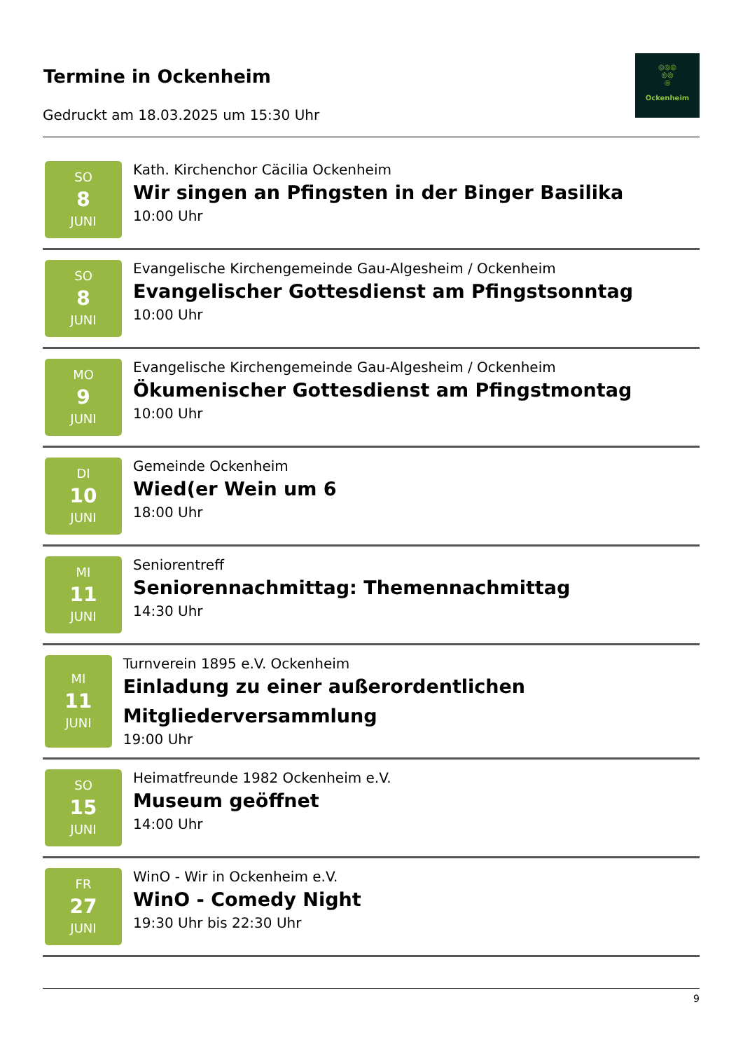Termine in Ockenheim
Gedruckt am 18.03.2025 um 15:30 Uhr
◎◎◎
◎◎
◎
Ockenheim
SO
8
JUNI
Kath. Kirchenchor Cäcilia Ockenheim
Wir singen an Pfingsten in der Binger Basilika
10:00 Uhr
SO
8
JUNI
Evangelische Kirchengemeinde Gau-Algesheim / Ockenheim
Evangelischer Gottesdienst am Pfingstsonntag
10:00 Uhr
MO
9
JUNI
Evangelische Kirchengemeinde Gau-Algesheim / Ockenheim
Ökumenischer Gottesdienst am Pfingstmontag
10:00 Uhr
DI
10
JUNI
Gemeinde Ockenheim
Wied(er Wein um 6
18:00 Uhr
MI
11
JUNI
Seniorentreff
Seniorennachmittag: Themennachmittag
14:30 Uhr
MI
11
JUNI
Turnverein 1895 e.V. Ockenheim
Einladung zu einer außerordentlichen Mitgliederversammlung
19:00 Uhr
SO
15
JUNI
Heimatfreunde 1982 Ockenheim e.V.
Museum geöffnet
14:00 Uhr
FR
27
JUNI
WinO - Wir in Ockenheim e.V.
WinO - Comedy Night
19:30 Uhr bis 22:30 Uhr
9